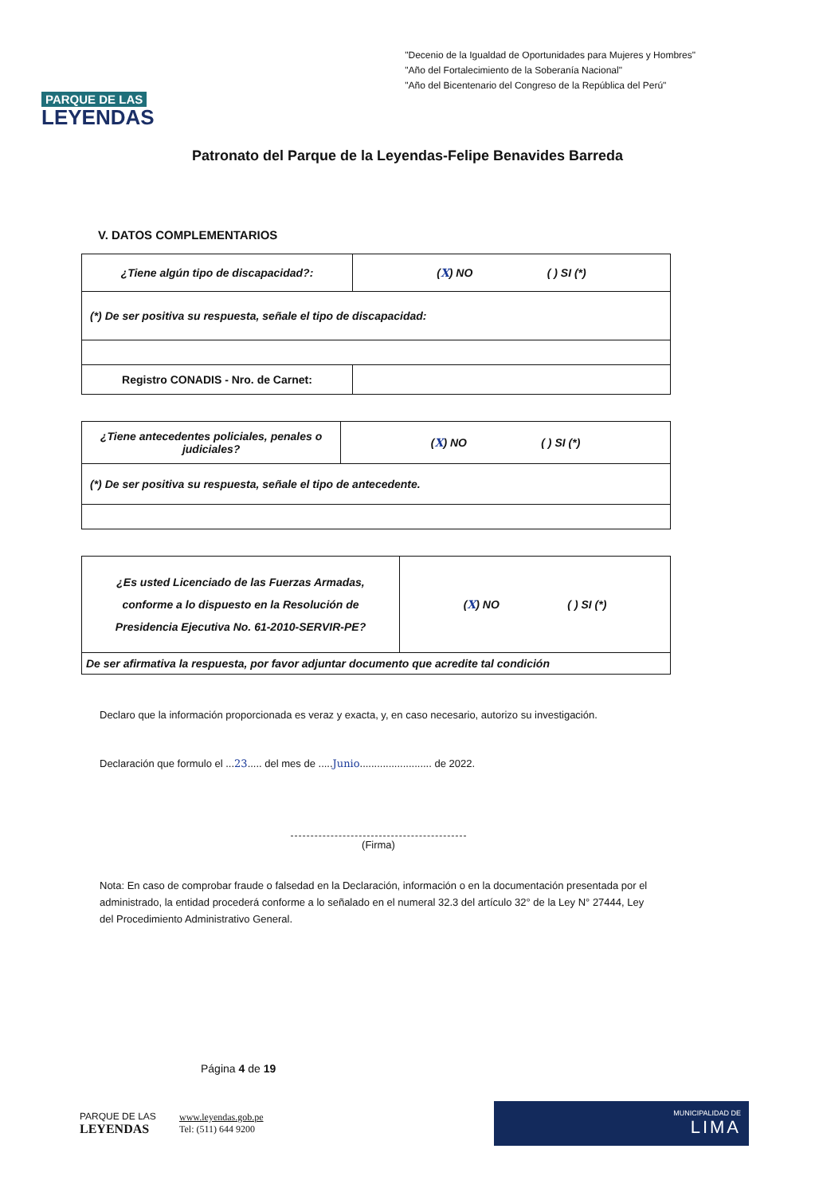PARQUE DE LAS
LEYENDAS
"Decenio de la Igualdad de Oportunidades para Mujeres y Hombres"
"Año del Fortalecimiento de la Soberanía Nacional"
"Año del Bicentenario del Congreso de la República del Perú"
Patronato del Parque de la Leyendas-Felipe Benavides Barreda
V. DATOS COMPLEMENTARIOS
| ¿Tiene algún tipo de discapacidad?: | ( X ) NO ( ) SI (*) |
| (*) De ser positiva su respuesta, señale el tipo de discapacidad: | |
| Registro CONADIS - Nro. de Carnet: | |
| ¿Tiene antecedentes policiales, penales o judiciales? | ( X ) NO ( ) SI (*) |
| (*) De ser positiva su respuesta, señale el tipo de antecedente. | |
| ¿Es usted Licenciado de las Fuerzas Armadas, conforme a lo dispuesto en la Resolución de Presidencia Ejecutiva No. 61-2010-SERVIR-PE? | ( X ) NO ( ) SI (*) |
| De ser afirmativa la respuesta, por favor adjuntar documento que acredite tal condición | |
Declaro que la información proporcionada es veraz y exacta, y, en caso necesario, autorizo su investigación.
Declaración que formulo el ...23..... del mes de .....Junio......................... de 2022.
(Firma)
Nota: En caso de comprobar fraude o falsedad en la Declaración, información o en la documentación presentada por el administrado, la entidad procederá conforme a lo señalado en el numeral 32.3 del artículo 32° de la Ley N° 27444, Ley del Procedimiento Administrativo General.
Página 4 de 19
PARQUE DE LAS
LEYENDAS
www.leyendas.gob.pe
Tel: (511) 644 9200
MUNICIPALIDAD DE
LIMA